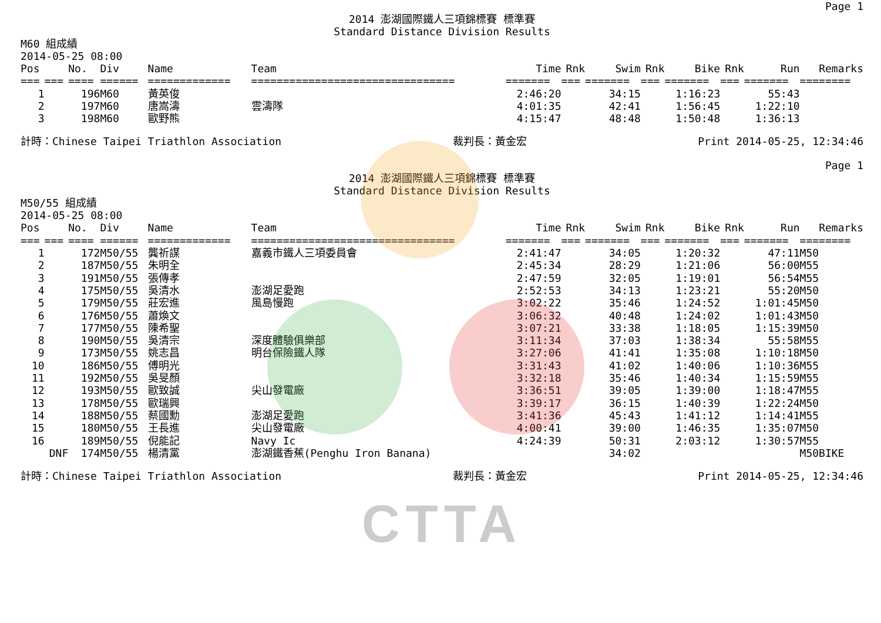Page 1
2014 澎湖國際鐵人三項錦標賽 標準賽
Standard Distance Division Results
M60 組成績
2014-05-25 08:00
| Pos | | No. | Div | Name | Team | Time | Rnk | Swim | Rnk | Bike | Rnk | Run | Remarks |
| --- | --- | --- | --- | --- | --- | --- | --- | --- | --- | --- | --- | --- | --- |
| === | === | ==== | ====== | ============= | ================================ | ======= | === | ======= | === | ======= | === | ======= | ======== |
| 1 | | 196 | M60 | 黃英俊 | | 2:46:20 | | 34:15 | | 1:16:23 | | 55:43 | |
| 2 | | 197 | M60 | 唐嵩濤 | 雲濤隊 | 4:01:35 | | 42:41 | | 1:56:45 | | 1:22:10 | |
| 3 | | 198 | M60 | 歐野熊 | | 4:15:47 | | 48:48 | | 1:50:48 | | 1:36:13 | |
計時：Chinese Taipei Triathlon Association 裁判長：黃金宏 Print 2014-05-25, 12:34:46
Page 1
2014 澎湖國際鐵人三項錦標賽 標準賽
Standard Distance Division Results
M50/55 組成績
2014-05-25 08:00
| Pos | | No. | Div | Name | Team | Time | Rnk | Swim | Rnk | Bike | Rnk | Run | Remarks |
| --- | --- | --- | --- | --- | --- | --- | --- | --- | --- | --- | --- | --- | --- |
| === | === | ==== | ====== | ============= | ================================ | ======= | === | ======= | === | ======= | === | ======= | ======== |
| 1 | | 172 | M50/55 | 龔祈謀 | 嘉義市鐵人三項委員會 | 2:41:47 | | 34:05 | | 1:20:32 | | 47:11 | M50 |
| 2 | | 187 | M50/55 | 朱明全 | | 2:45:34 | | 28:29 | | 1:21:06 | | 56:00 | M55 |
| 3 | | 191 | M50/55 | 張傳孝 | | 2:47:59 | | 32:05 | | 1:19:01 | | 56:54 | M55 |
| 4 | | 175 | M50/55 | 吳清水 | 澎湖足愛跑 | 2:52:53 | | 34:13 | | 1:23:21 | | 55:20 | M50 |
| 5 | | 179 | M50/55 | 莊宏進 | 風島慢跑 | 3:02:22 | | 35:46 | | 1:24:52 | | 1:01:45 | M50 |
| 6 | | 176 | M50/55 | 蕭煥文 | | 3:06:32 | | 40:48 | | 1:24:02 | | 1:01:43 | M50 |
| 7 | | 177 | M50/55 | 陳希聖 | | 3:07:21 | | 33:38 | | 1:18:05 | | 1:15:39 | M50 |
| 8 | | 190 | M50/55 | 吳清宗 | 深度體驗俱樂部 | 3:11:34 | | 37:03 | | 1:38:34 | | 55:58 | M55 |
| 9 | | 173 | M50/55 | 姚志昌 | 明台保險鐵人隊 | 3:27:06 | | 41:41 | | 1:35:08 | | 1:10:18 | M50 |
| 10 | | 186 | M50/55 | 傅明光 | | 3:31:43 | | 41:02 | | 1:40:06 | | 1:10:36 | M55 |
| 11 | | 192 | M50/55 | 吳旻顏 | | 3:32:18 | | 35:46 | | 1:40:34 | | 1:15:59 | M55 |
| 12 | | 193 | M50/55 | 歐致誠 | 尖山發電廠 | 3:36:51 | | 39:05 | | 1:39:00 | | 1:18:47 | M55 |
| 13 | | 178 | M50/55 | 歐瑞興 | | 3:39:17 | | 36:15 | | 1:40:39 | | 1:22:24 | M50 |
| 14 | | 188 | M50/55 | 蔡國勳 | 澎湖足愛跑 | 3:41:36 | | 45:43 | | 1:41:12 | | 1:14:41 | M55 |
| 15 | | 180 | M50/55 | 王長進 | 尖山發電廠 | 4:00:41 | | 39:00 | | 1:46:35 | | 1:35:07 | M50 |
| 16 | | 189 | M50/55 | 倪能記 | Navy Ic | 4:24:39 | | 50:31 | | 2:03:12 | | 1:30:57 | M55 |
| | DNF | 174 | M50/55 | 楊清黨 | 澎湖鐵香蕉(Penghu Iron Banana) | | | 34:02 | | | | | M50BIKE |
計時：Chinese Taipei Triathlon Association 裁判長：黃金宏 Print 2014-05-25, 12:34:46
CTTA